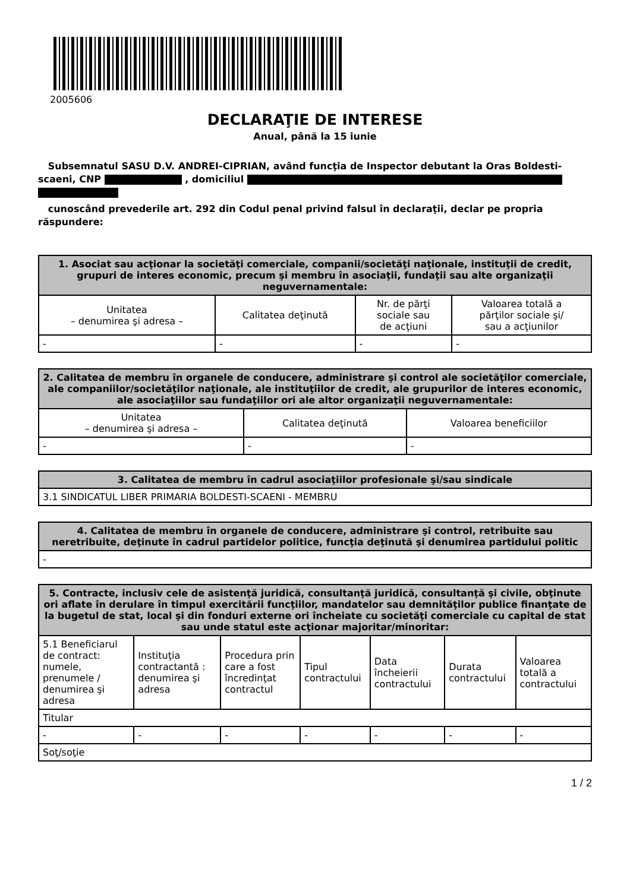2005606
DECLARAŢIE DE INTERESE
Anual, până la 15 iunie
Subsemnatul SASU D.V. ANDREI-CIPRIAN, având funcţia de Inspector debutant la Oras Boldesti-scaeni, CNP , domiciliul
cunoscând prevederile art. 292 din Codul penal privind falsul în declaraţii, declar pe propria răspundere:
| 1. Asociat sau acţionar la societăţi comerciale, companii/societăţi naţionale, instituţii de credit, grupuri de interes economic, precum şi membru în asociaţii, fundaţii sau alte organizaţii neguvernamentale: | | | |
| --- | --- | --- | --- |
| Unitatea – denumirea şi adresa – | Calitatea deţinută | Nr. de părţi sociale sau de acţiuni | Valoarea totală a părţilor sociale şi/ sau a acţiunilor |
| - | - | - | - |
| 2. Calitatea de membru în organele de conducere, administrare şi control ale societăţilor comerciale, ale companiilor/societăţilor naţionale, ale instituţiilor de credit, ale grupurilor de interes economic, ale asociaţiilor sau fundaţiilor ori ale altor organizaţii neguvernamentale: | | |
| --- | --- | --- |
| Unitatea – denumirea şi adresa – | Calitatea deţinută | Valoarea beneficiilor |
| - | - | - |
| 3. Calitatea de membru în cadrul asociaţiilor profesionale şi/sau sindicale |
| --- |
| 3.1 SINDICATUL LIBER PRIMARIA BOLDESTI-SCAENI - MEMBRU |
| 4. Calitatea de membru în organele de conducere, administrare şi control, retribuite sau neretribuite, deţinute în cadrul partidelor politice, funcţia deţinută şi denumirea partidului politic |
| --- |
| - |
| 5. Contracte, inclusiv cele de asistenţă juridică, consultanţă juridică, consultanţă şi civile, obţinute ori aflate în derulare în timpul exercitării funcţiilor, mandatelor sau demnităţilor publice finanţate de la bugetul de stat, local şi din fonduri externe ori încheiate cu societăţi comerciale cu capital de stat sau unde statul este acţionar majoritar/minoritar: | | | | | | |
| --- | --- | --- | --- | --- | --- | --- |
| 5.1 Beneficiarul de contract: numele, prenumele / denumirea şi adresa | Instituţia contractantă : denumirea şi adresa | Procedura prin care a fost încredinţat contractul | Tipul contractului | Data încheierii contractului | Durata contractului | Valoarea totală a contractului |
| Titular | | | | | | |
| - | - | - | - | - | - | - |
| Soţ/soţie | | | | | | |
1 / 2